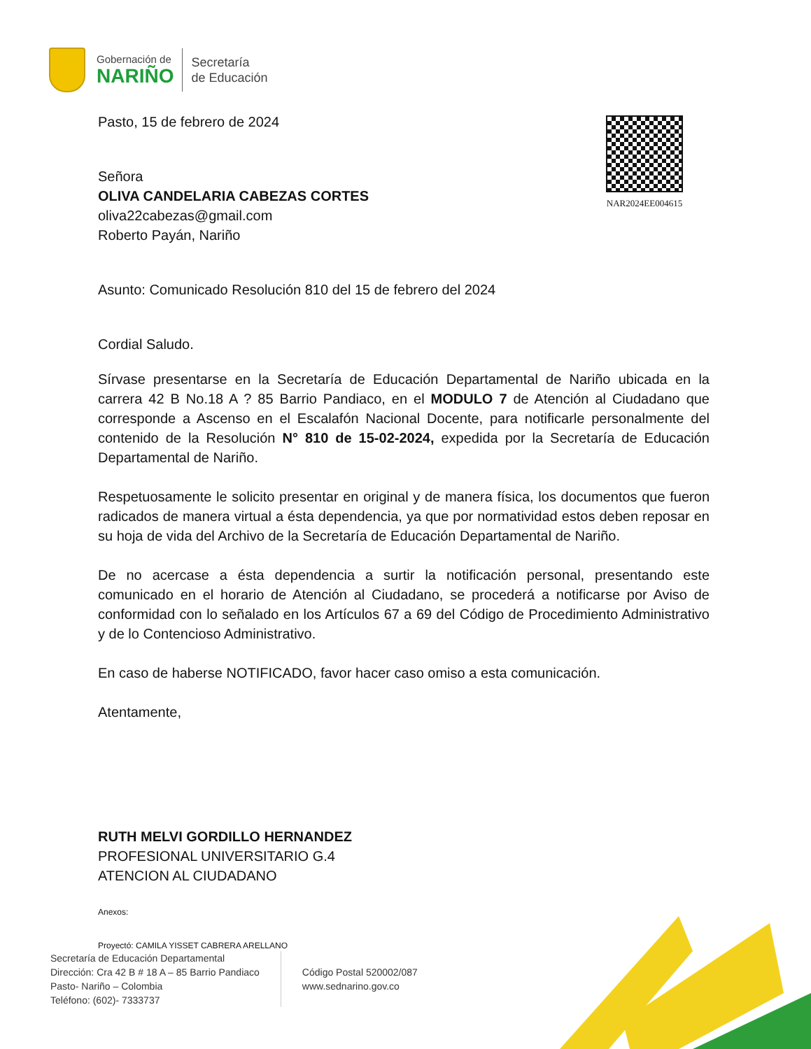Gobernación de
NARIÑO
Secretaría
de Educación
NAR2024EE004615
Pasto, 15 de febrero de 2024
Señora
OLIVA CANDELARIA CABEZAS CORTES
oliva22cabezas@gmail.com
Roberto Payán, Nariño
Asunto: Comunicado Resolución 810 del 15 de febrero del 2024
Cordial Saludo.
Sírvase presentarse en la Secretaría de Educación Departamental de Nariño ubicada en la carrera 42 B No.18 A ? 85 Barrio Pandiaco, en el MODULO 7 de Atención al Ciudadano que corresponde a Ascenso en el Escalafón Nacional Docente, para notificarle personalmente del contenido de la Resolución N° 810 de 15-02-2024, expedida por la Secretaría de Educación Departamental de Nariño.
Respetuosamente le solicito presentar en original y de manera física, los documentos que fueron radicados de manera virtual a ésta dependencia, ya que por normatividad estos deben reposar en su hoja de vida del Archivo de la Secretaría de Educación Departamental de Nariño.
De no acercase a ésta dependencia a surtir la notificación personal, presentando este comunicado en el horario de Atención al Ciudadano, se procederá a notificarse por Aviso de conformidad con lo señalado en los Artículos 67 a 69 del Código de Procedimiento Administrativo y de lo Contencioso Administrativo.
En caso de haberse NOTIFICADO, favor hacer caso omiso a esta comunicación.
Atentamente,
RUTH MELVI GORDILLO HERNANDEZ
PROFESIONAL UNIVERSITARIO G.4
ATENCION AL CIUDADANO
Anexos:
Proyectó: CAMILA YISSET CABRERA ARELLANO
Secretaría de Educación Departamental
Dirección: Cra 42 B # 18 A – 85 Barrio Pandiaco
Pasto- Nariño – Colombia
Teléfono: (602)- 7333737
Código Postal 520002/087
www.sednarino.gov.co